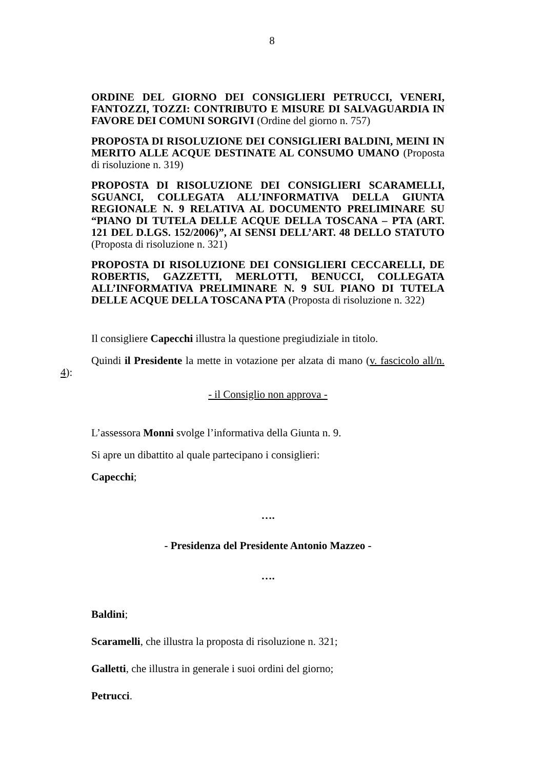8
ORDINE DEL GIORNO DEI CONSIGLIERI PETRUCCI, VENERI, FANTOZZI, TOZZI: CONTRIBUTO E MISURE DI SALVAGUARDIA IN FAVORE DEI COMUNI SORGIVI (Ordine del giorno n. 757)
PROPOSTA DI RISOLUZIONE DEI CONSIGLIERI BALDINI, MEINI IN MERITO ALLE ACQUE DESTINATE AL CONSUMO UMANO (Proposta di risoluzione n. 319)
PROPOSTA DI RISOLUZIONE DEI CONSIGLIERI SCARAMELLI, SGUANCI, COLLEGATA ALL’INFORMATIVA DELLA GIUNTA REGIONALE N. 9 RELATIVA AL DOCUMENTO PRELIMINARE SU “PIANO DI TUTELA DELLE ACQUE DELLA TOSCANA – PTA (ART. 121 DEL D.LGS. 152/2006)”, AI SENSI DELL’ART. 48 DELLO STATUTO (Proposta di risoluzione n. 321)
PROPOSTA DI RISOLUZIONE DEI CONSIGLIERI CECCARELLI, DE ROBERTIS, GAZZETTI, MERLOTTI, BENUCCI, COLLEGATA ALL’INFORMATIVA PRELIMINARE N. 9 SUL PIANO DI TUTELA DELLE ACQUE DELLA TOSCANA PTA (Proposta di risoluzione n. 322)
Il consigliere Capecchi illustra la questione pregiudiziale in titolo.
Quindi il Presidente la mette in votazione per alzata di mano (v. fascicolo all/n. 4):
- il Consiglio non approva -
L’assessora Monni svolge l’informativa della Giunta n. 9.
Si apre un dibattito al quale partecipano i consiglieri:
Capecchi;
….
- Presidenza del Presidente Antonio Mazzeo -
….
Baldini;
Scaramelli, che illustra la proposta di risoluzione n. 321;
Galletti, che illustra in generale i suoi ordini del giorno;
Petrucci.